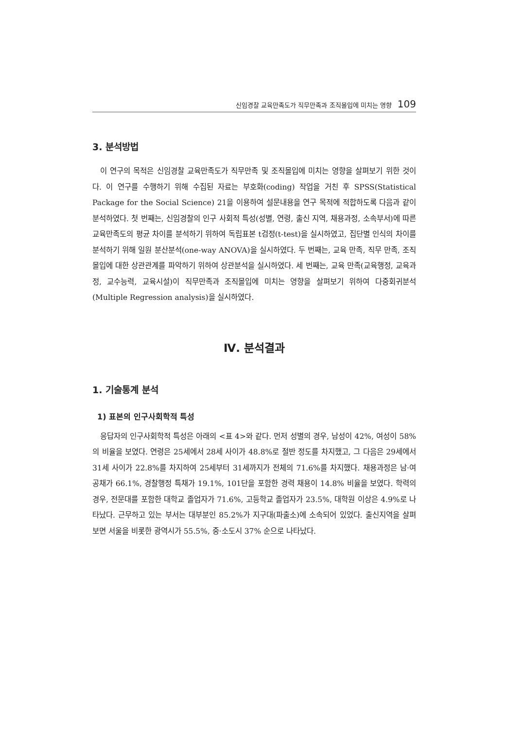신임경찰 교육만족도가 직무만족과 조직몰입에 미치는 영향 109
3. 분석방법
이 연구의 목적은 신임경찰 교육만족도가 직무만족 및 조직몰입에 미치는 영향을 살펴보기 위한 것이다. 이 연구를 수행하기 위해 수집된 자료는 부호화(coding) 작업을 거친 후 SPSS(Statistical Package for the Social Science) 21을 이용하여 설문내용을 연구 목적에 적합하도록 다음과 같이 분석하였다. 첫 번째는, 신임경찰의 인구 사회적 특성(성별, 연령, 출신 지역, 채용과정, 소속부서)에 따른 교육만족도의 평균 차이를 분석하기 위하여 독립표본 t검정(t-test)을 실시하였고, 집단별 인식의 차이를 분석하기 위해 일원 분산분석(one-way ANOVA)을 실시하였다. 두 번째는, 교육 만족, 직무 만족, 조직몰입에 대한 상관관계를 파악하기 위하여 상관분석을 실시하였다. 세 번째는, 교육 만족(교육행정, 교육과정, 교수능력, 교육시설)이 직무만족과 조직몰입에 미치는 영향을 살펴보기 위하여 다중회귀분석(Multiple Regression analysis)을 실시하였다.
Ⅳ. 분석결과
1. 기술통계 분석
1) 표본의 인구사회학적 특성
응답자의 인구사회학적 특성은 아래의 <표 4>와 같다. 먼저 성별의 경우, 남성이 42%, 여성이 58%의 비율을 보였다. 연령은 25세에서 28세 사이가 48.8%로 절반 정도를 차지했고, 그 다음은 29세에서 31세 사이가 22.8%를 차지하여 25세부터 31세까지가 전체의 71.6%를 차지했다. 채용과정은 남·여 공채가 66.1%, 경찰행정 특채가 19.1%, 101단을 포함한 경력 채용이 14.8% 비율을 보였다. 학력의 경우, 전문대를 포함한 대학교 졸업자가 71.6%, 고등학교 졸업자가 23.5%, 대학원 이상은 4.9%로 나타났다. 근무하고 있는 부서는 대부분인 85.2%가 지구대(파출소)에 소속되어 있었다. 출신지역을 살펴보면 서울을 비롯한 광역시가 55.5%, 중·소도시 37% 순으로 나타났다.